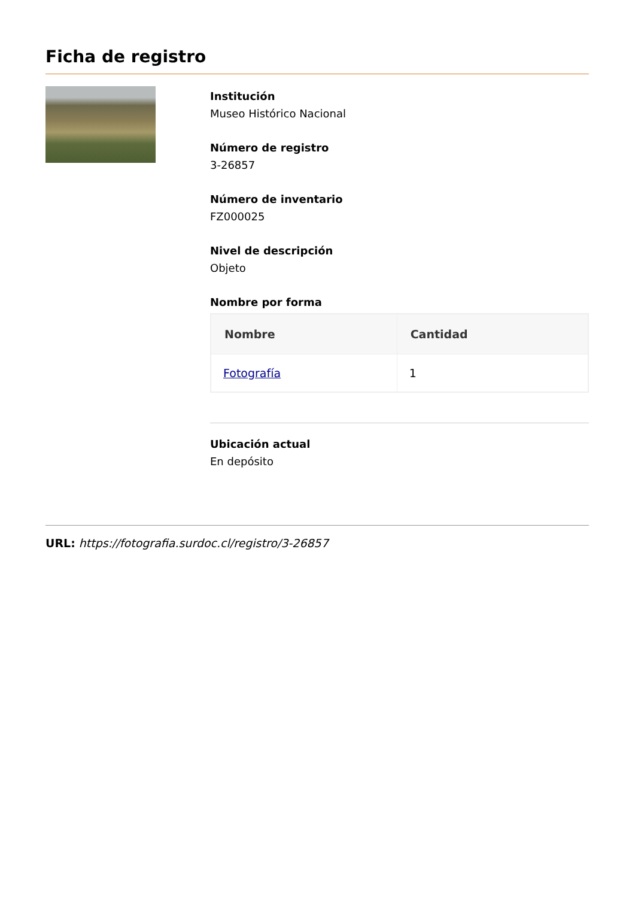Ficha de registro
Institución
Museo Histórico Nacional
Número de registro
3-26857
Número de inventario
FZ000025
Nivel de descripción
Objeto
Nombre por forma
| Nombre | Cantidad |
| --- | --- |
| Fotografía | 1 |
Ubicación actual
En depósito
URL: https://fotografia.surdoc.cl/registro/3-26857